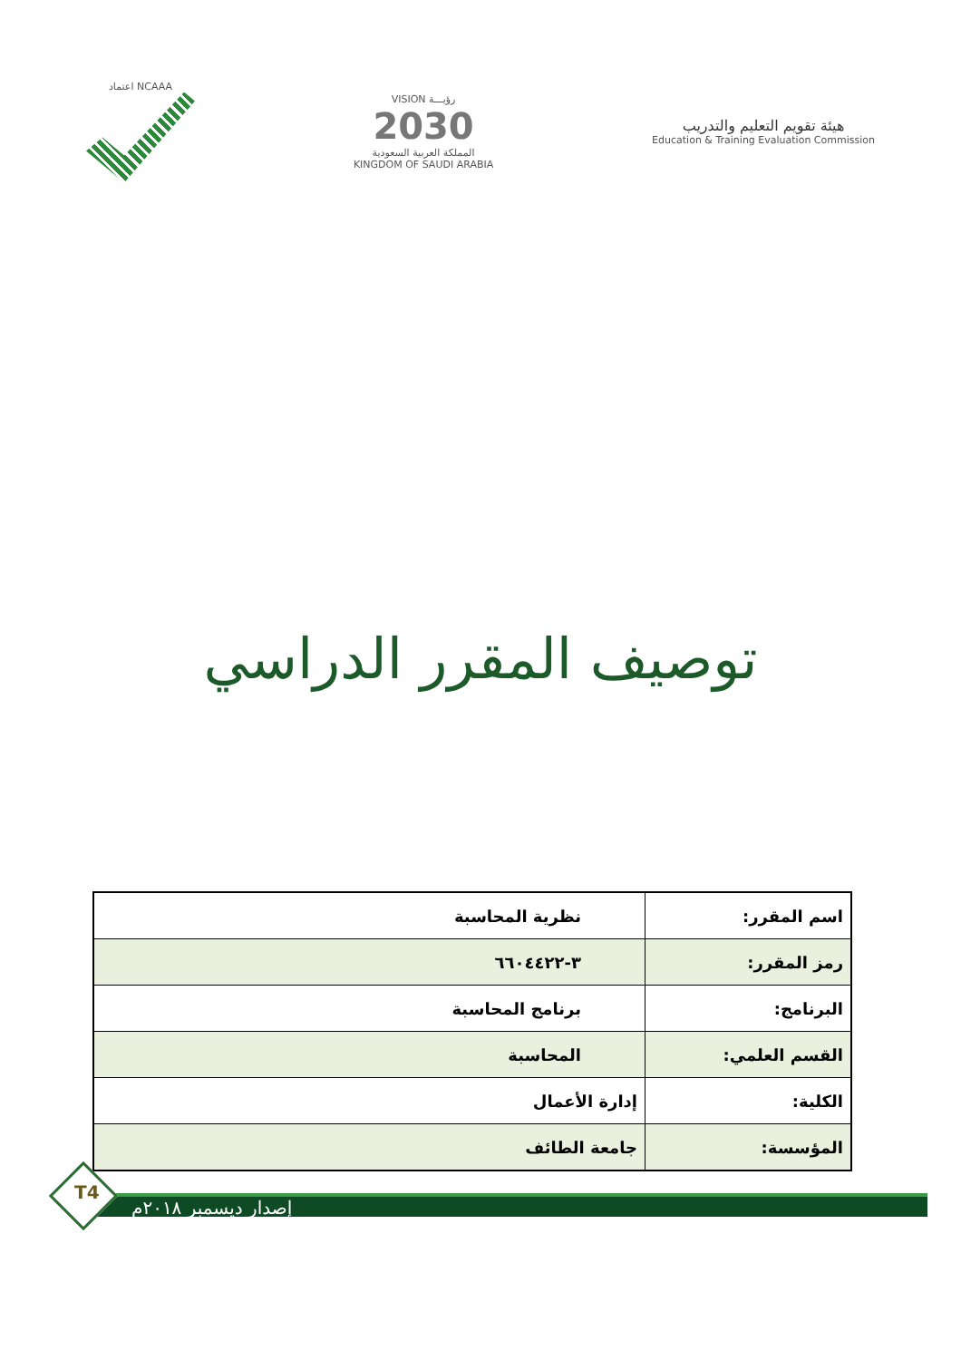اعتماد NCAAA
VISION رؤيـــة
2030
المملكة العربية السعودية
KINGDOM OF SAUDI ARABIA
هيئة تقويم التعليم والتدريب
Education & Training Evaluation Commission
توصيف المقرر الدراسي
| اسم المقرر: | نظرية المحاسبة |
| رمز المقرر: | ٣-٦٦٠٤٤٢٢ |
| البرنامج: | برنامج المحاسبة |
| القسم العلمي: | المحاسبة |
| الكلية: | إدارة الأعمال |
| المؤسسة: | جامعة الطائف |
T4
إصدار ديسمبر ٢٠١٨م